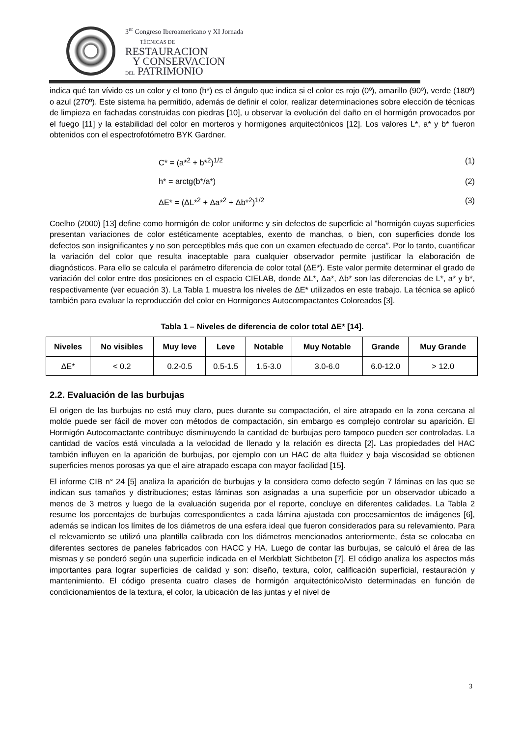3<sup>er</sup> Congreso Iberoamericano y XI Jornada
TÉCNICAS DE
RESTAURACION
Y CONSERVACION
DEL PATRIMONIO
indica qué tan vívido es un color y el tono (h*) es el ángulo que indica si el color es rojo (0º), amarillo (90º), verde (180º) o azul (270º). Este sistema ha permitido, además de definir el color, realizar determinaciones sobre elección de técnicas de limpieza en fachadas construidas con piedras [10], u observar la evolución del daño en el hormigón provocados por el fuego [11] y la estabilidad del color en morteros y hormigones arquitectónicos [12]. Los valores L*, a* y b* fueron obtenidos con el espectrofotómetro BYK Gardner.
C* = (a*<sup>2</sup> + b*<sup>2</sup>)<sup>1/2</sup> (1)
h* = arctg(b*/a*) (2)
ΔE* = (ΔL*<sup>2</sup> + Δa*<sup>2</sup> + Δb*<sup>2</sup>)<sup>1/2</sup> (3)
Coelho (2000) [13] define como hormigón de color uniforme y sin defectos de superficie al "hormigón cuyas superficies presentan variaciones de color estéticamente aceptables, exento de manchas, o bien, con superficies donde los defectos son insignificantes y no son perceptibles más que con un examen efectuado de cerca”. Por lo tanto, cuantificar la variación del color que resulta inaceptable para cualquier observador permite justificar la elaboración de diagnósticos. Para ello se calcula el parámetro diferencia de color total (ΔE*). Este valor permite determinar el grado de variación del color entre dos posiciones en el espacio CIELAB, donde ΔL*, Δa*, Δb* son las diferencias de L*, a* y b*, respectivamente (ver ecuación 3). La Tabla 1 muestra los niveles de ΔE* utilizados en este trabajo. La técnica se aplicó también para evaluar la reproducción del color en Hormigones Autocompactantes Coloreados [3].
Tabla 1 – Niveles de diferencia de color total ΔE* [14].
| Niveles | No visibles | Muy leve | Leve | Notable | Muy Notable | Grande | Muy Grande |
| --- | --- | --- | --- | --- | --- | --- | --- |
| ΔE* | < 0.2 | 0.2-0.5 | 0.5-1.5 | 1.5-3.0 | 3.0-6.0 | 6.0-12.0 | > 12.0 |
2.2. Evaluación de las burbujas
El origen de las burbujas no está muy claro, pues durante su compactación, el aire atrapado en la zona cercana al molde puede ser fácil de mover con métodos de compactación, sin embargo es complejo controlar su aparición. El Hormigón Autocomactante contribuye disminuyendo la cantidad de burbujas pero tampoco pueden ser controladas. La cantidad de vacíos está vinculada a la velocidad de llenado y la relación es directa [2]. Las propiedades del HAC también influyen en la aparición de burbujas, por ejemplo con un HAC de alta fluidez y baja viscosidad se obtienen superficies menos porosas ya que el aire atrapado escapa con mayor facilidad [15].
El informe CIB n° 24 [5] analiza la aparición de burbujas y la considera como defecto según 7 láminas en las que se indican sus tamaños y distribuciones; estas láminas son asignadas a una superficie por un observador ubicado a menos de 3 metros y luego de la evaluación sugerida por el reporte, concluye en diferentes calidades. La Tabla 2 resume los porcentajes de burbujas correspondientes a cada lámina ajustada con procesamientos de imágenes [6], además se indican los límites de los diámetros de una esfera ideal que fueron considerados para su relevamiento. Para el relevamiento se utilizó una plantilla calibrada con los diámetros mencionados anteriormente, ésta se colocaba en diferentes sectores de paneles fabricados con HACC y HA. Luego de contar las burbujas, se calculó el área de las mismas y se ponderó según una superficie indicada en el Merkblatt Sichtbeton [7]. El código analiza los aspectos más importantes para lograr superficies de calidad y son: diseño, textura, color, calificación superficial, restauración y mantenimiento. El código presenta cuatro clases de hormigón arquitectónico/visto determinadas en función de condicionamientos de la textura, el color, la ubicación de las juntas y el nivel de
3